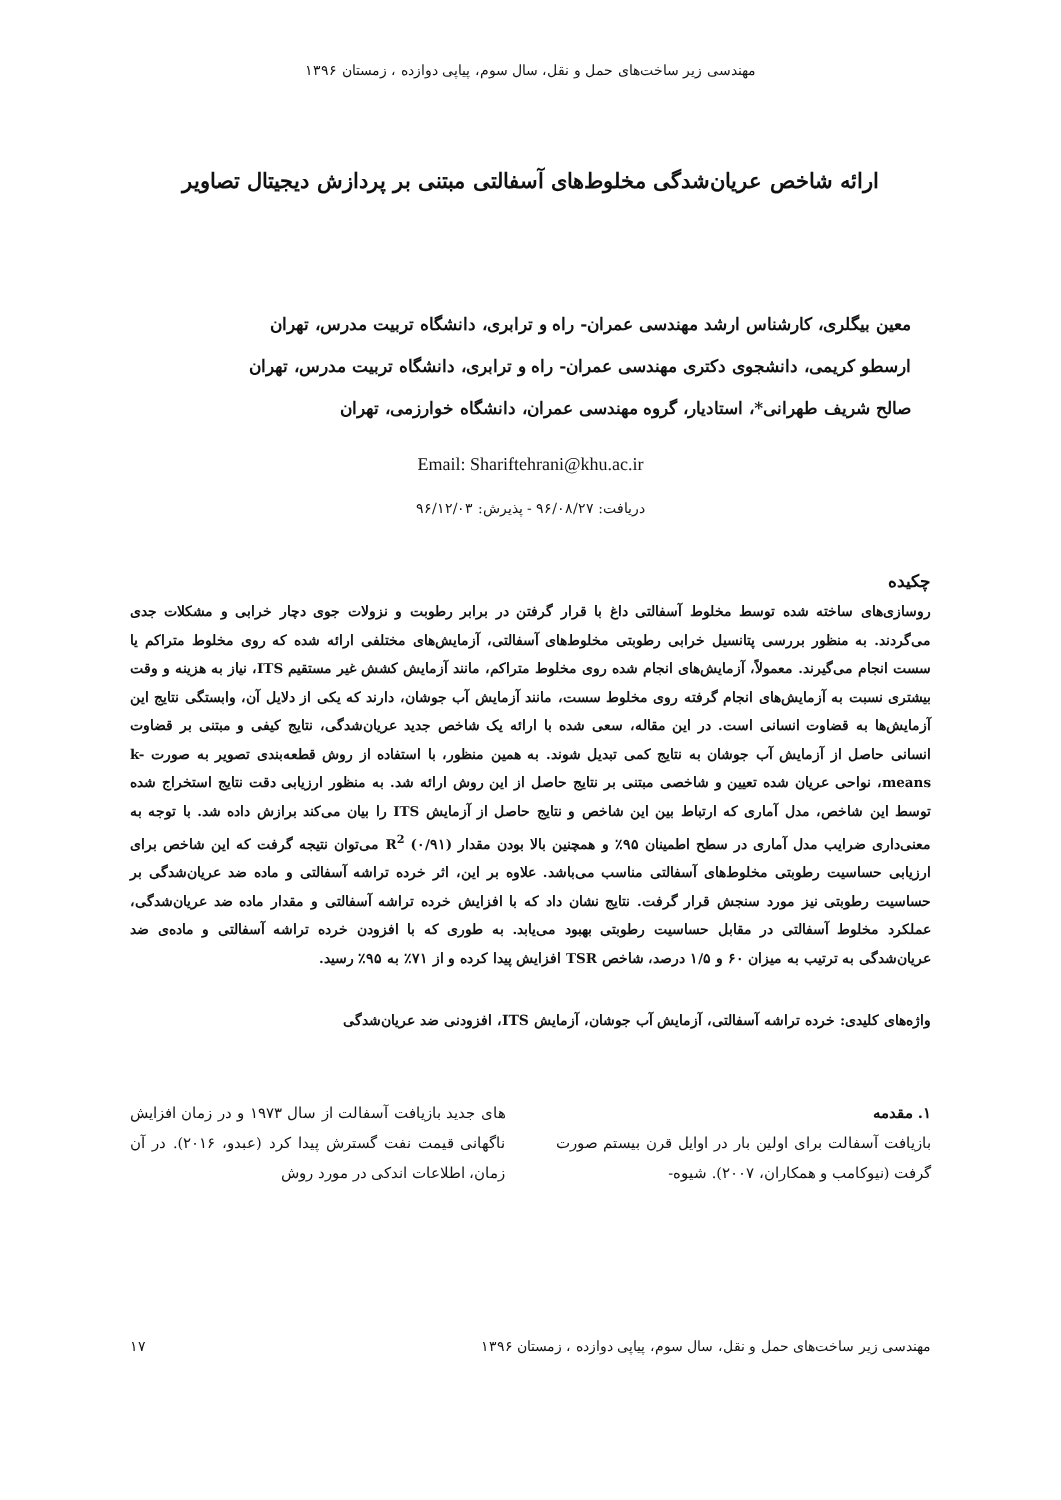مهندسی زیر ساخت‌های حمل و نقل، سال سوم، پیاپی دوازده ، زمستان ۱۳۹۶
ارائه شاخص عریان‌شدگی مخلوط‌های آسفالتی مبتنی بر پردازش دیجیتال تصاویر
معین بیگلری، کارشناس ارشد مهندسی عمران- راه و ترابری، دانشگاه تربیت مدرس، تهران
ارسطو کریمی، دانشجوی دکتری مهندسی عمران- راه و ترابری، دانشگاه تربیت مدرس، تهران
صالح شریف طهرانی*، استادیار، گروه مهندسی عمران، دانشگاه خوارزمی، تهران
Email: Shariftehrani@khu.ac.ir
دریافت: ۹۶/۰۸/۲۷ - پذیرش: ۹۶/۱۲/۰۳
چکیده
روسازی‌های ساخته شده توسط مخلوط آسفالتی داغ با قرار گرفتن در برابر رطوبت و نزولات جوی دچار خرابی و مشکلات جدی می‌گردند. به منظور بررسی پتانسیل خرابی رطوبتی مخلوط‌های آسفالتی، آزمایش‌های مختلفی ارائه شده که روی مخلوط متراکم یا سست انجام می‌گیرند. معمولاً، آزمایش‌های انجام شده روی مخلوط متراکم، مانند آزمایش کشش غیر مستقیم ITS، نیاز به هزینه و وقت بیشتری نسبت به آزمایش‌های انجام گرفته روی مخلوط سست، مانند آزمایش آب جوشان، دارند که یکی از دلایل آن، وابستگی نتایج این آزمایش‌ها به قضاوت انسانی است. در این مقاله، سعی شده با ارائه یک شاخص جدید عریان‌شدگی، نتایج کیفی و مبتنی بر قضاوت انسانی حاصل از آزمایش آب جوشان به نتایج کمی تبدیل شوند. به همین منظور، با استفاده از روش قطعه‌بندی تصویر به صورت k-means، نواحی عریان شده تعیین و شاخصی مبتنی بر نتایج حاصل از این روش ارائه شد. به منظور ارزیابی دقت نتایج استخراج شده توسط این شاخص، مدل آماری که ارتباط بین این شاخص و نتایج حاصل از آزمایش ITS را بیان می‌کند برازش داده شد. با توجه به معنی‌داری ضرایب مدل آماری در سطح اطمینان ۹۵٪ و همچنین بالا بودن مقدار R<sup>2</sup> (۰/۹۱) می‌توان نتیجه گرفت که این شاخص برای ارزیابی حساسیت رطوبتی مخلوط‌های آسفالتی مناسب می‌باشد. علاوه بر این، اثر خرده تراشه آسفالتی و ماده ضد عریان‌شدگی بر حساسیت رطوبتی نیز مورد سنجش قرار گرفت. نتایج نشان داد که با افزایش خرده تراشه آسفالتی و مقدار ماده ضد عریان‌شدگی، عملکرد مخلوط آسفالتی در مقابل حساسیت رطوبتی بهبود می‌یابد. به طوری که با افزودن خرده تراشه آسفالتی و ماده‌ی ضد عریان‌شدگی به ترتیب به میزان ۶۰ و ۱/۵ درصد، شاخص TSR افزایش پیدا کرده و از ۷۱٪ به ۹۵٪ رسید.
واژه‌های کلیدی: خرده تراشه آسفالتی، آزمایش آب جوشان، آزمایش ITS، افزودنی ضد عریان‌شدگی
۱. مقدمه
بازیافت آسفالت برای اولین بار در اوایل قرن بیستم صورت گرفت (نیوکامب و همکاران، ۲۰۰۷). شیوه-
های جدید بازیافت آسفالت از سال ۱۹۷۳ و در زمان افزایش ناگهانی قیمت نفت گسترش پیدا کرد (عبدو، ۲۰۱۶). در آن زمان، اطلاعات اندکی در مورد روش
مهندسی زیر ساخت‌های حمل و نقل، سال سوم، پیاپی دوازده ، زمستان ۱۳۹۶ ۱۷